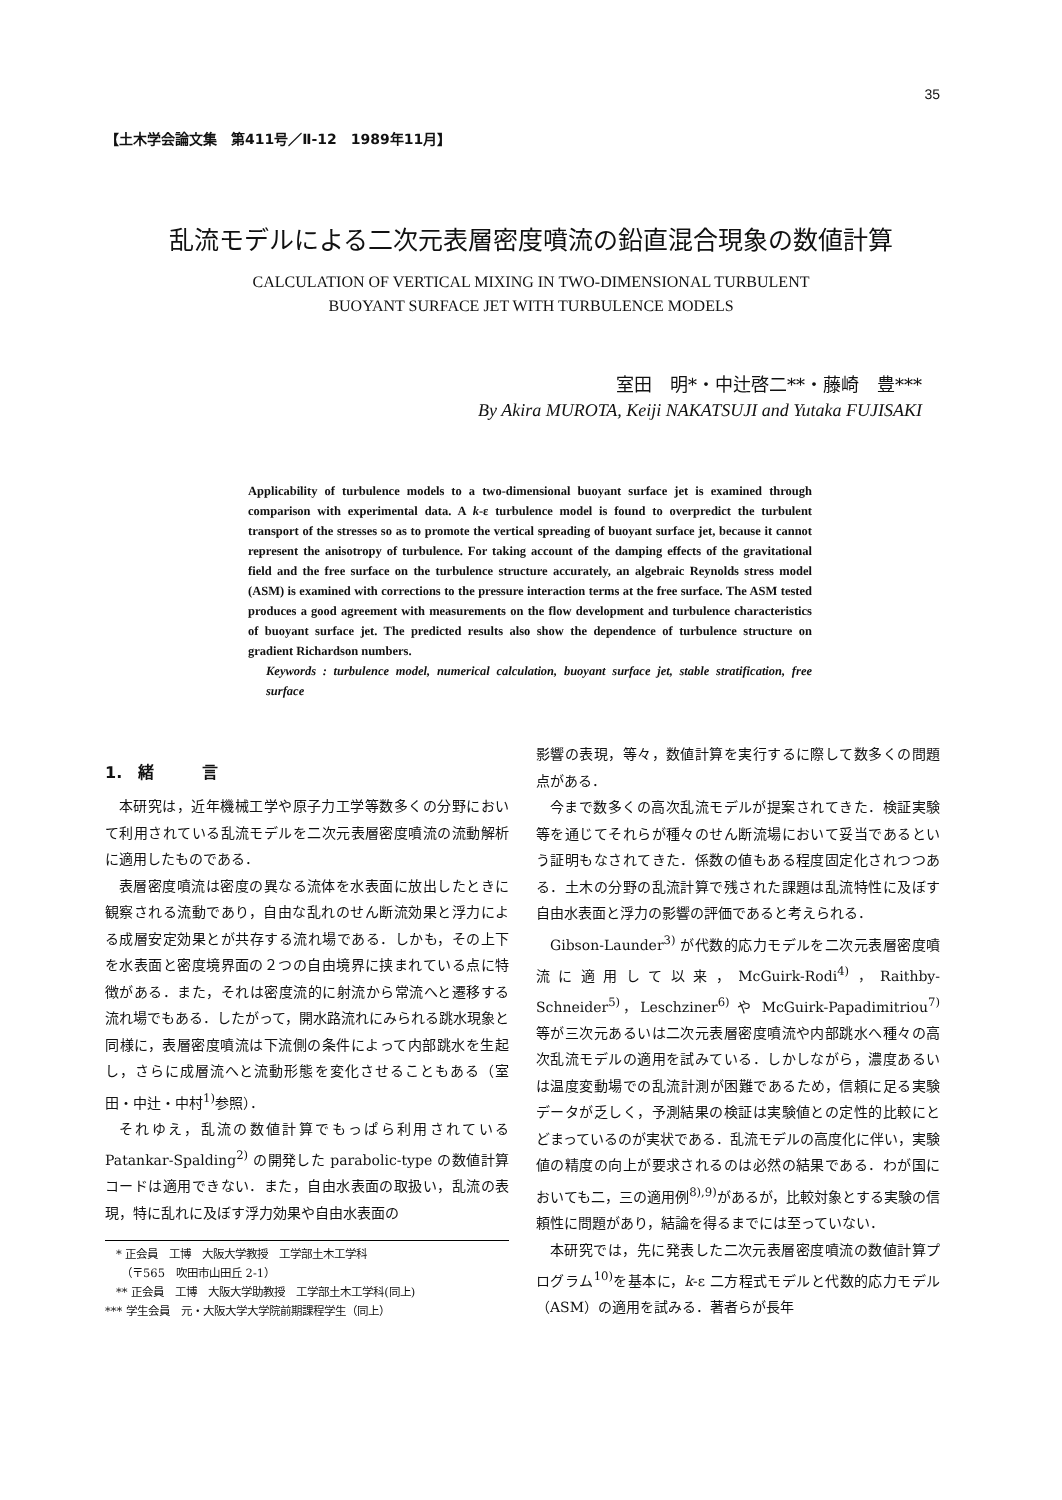35
【土木学会論文集　第411号／Ⅱ-12　1989年11月】
乱流モデルによる二次元表層密度噴流の鉛直混合現象の数値計算
CALCULATION OF VERTICAL MIXING IN TWO-DIMENSIONAL TURBULENT
BUOYANT SURFACE JET WITH TURBULENCE MODELS
室田　明*・中辻啓二**・藤崎　豊***
By Akira MUROTA, Keiji NAKATSUJI and Yutaka FUJISAKI
Applicability of turbulence models to a two-dimensional buoyant surface jet is examined through comparison with experimental data. A k-ε turbulence model is found to overpredict the turbulent transport of the stresses so as to promote the vertical spreading of buoyant surface jet, because it cannot represent the anisotropy of turbulence. For taking account of the damping effects of the gravitational field and the free surface on the turbulence structure accurately, an algebraic Reynolds stress model (ASM) is examined with corrections to the pressure interaction terms at the free surface. The ASM tested produces a good agreement with measurements on the flow development and turbulence characteristics of buoyant surface jet. The predicted results also show the dependence of turbulence structure on gradient Richardson numbers.
Keywords : turbulence model, numerical calculation, buoyant surface jet, stable stratification, free surface
1.　緒　　　言
本研究は，近年機械工学や原子力工学等数多くの分野において利用されている乱流モデルを二次元表層密度噴流の流動解析に適用したものである．
表層密度噴流は密度の異なる流体を水表面に放出したときに観察される流動であり，自由な乱れのせん断流効果と浮力による成層安定効果とが共存する流れ場である．しかも，その上下を水表面と密度境界面の２つの自由境界に挟まれている点に特徴がある．また，それは密度流的に射流から常流へと遷移する流れ場でもある．したがって，開水路流れにみられる跳水現象と同様に，表層密度噴流は下流側の条件によって内部跳水を生起し，さらに成層流へと流動形態を変化させることもある（室田・中辻・中村<sup>1)</sup>参照）．
それゆえ，乱流の数値計算でもっぱら利用されている Patankar-Spalding<sup>2)</sup> の開発した parabolic-type の数値計算コードは適用できない．また，自由水表面の取扱い，乱流の表現，特に乱れに及ぼす浮力効果や自由水表面の
　* 正会員　工博　大阪大学教授　工学部土木工学科
　　（〒565　吹田市山田丘 2-1）
　** 正会員　工博　大阪大学助教授　工学部土木工学科(同上)
*** 学生会員　元・大阪大学大学院前期課程学生（同上）
影響の表現，等々，数値計算を実行するに際して数多くの問題点がある．
今まで数多くの高次乱流モデルが提案されてきた．検証実験等を通じてそれらが種々のせん断流場において妥当であるという証明もなされてきた．係数の値もある程度固定化されつつある．土木の分野の乱流計算で残された課題は乱流特性に及ぼす自由水表面と浮力の影響の評価であると考えられる．
Gibson-Launder<sup>3)</sup> が代数的応力モデルを二次元表層密度噴流に適用して以来，McGuirk-Rodi<sup>4)</sup>，Raithby-Schneider<sup>5)</sup>，Leschziner<sup>6)</sup> や McGuirk-Papadimitriou<sup>7)</sup> 等が三次元あるいは二次元表層密度噴流や内部跳水へ種々の高次乱流モデルの適用を試みている．しかしながら，濃度あるいは温度変動場での乱流計測が困難であるため，信頼に足る実験データが乏しく，予測結果の検証は実験値との定性的比較にとどまっているのが実状である．乱流モデルの高度化に伴い，実験値の精度の向上が要求されるのは必然の結果である．わが国においても二，三の適用例<sup>8),9)</sup>があるが，比較対象とする実験の信頼性に問題があり，結論を得るまでには至っていない．
本研究では，先に発表した二次元表層密度噴流の数値計算プログラム<sup>10)</sup>を基本に，k-ε 二方程式モデルと代数的応力モデル（ASM）の適用を試みる．著者らが長年